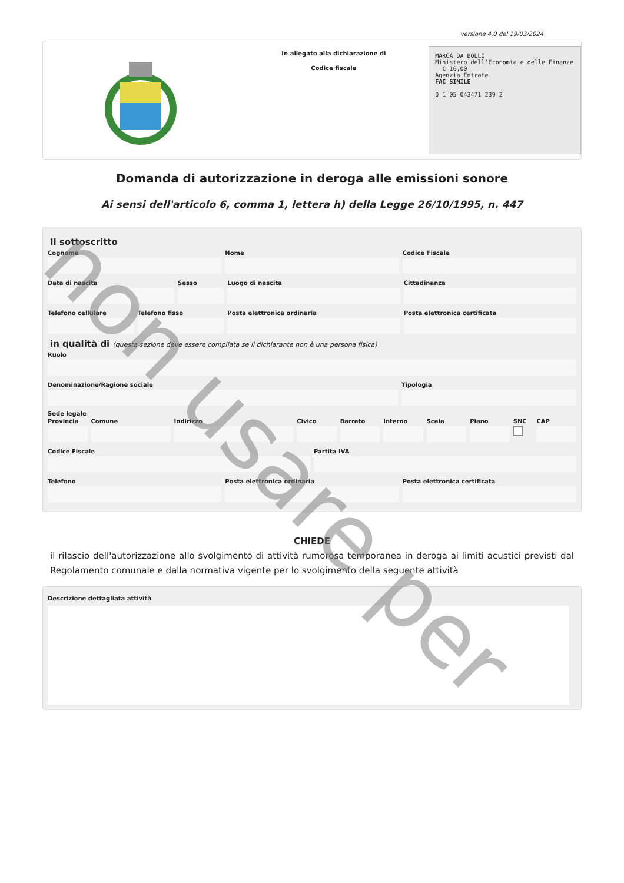versione 4.0 del 19/03/2024
In allegato alla dichiarazione di
Codice fiscale
MARCA DA BOLLO
Ministero dell'Economia e delle Finanze € 16,00
Agenzia Entrate
FAC SIMILE
0 1 05 043471 239 2
Domanda di autorizzazione in deroga alle emissioni sonore
Ai sensi dell'articolo 6, comma 1, lettera h) della Legge 26/10/1995, n. 447
Il sottoscritto
Cognome Nome Codice Fiscale
Data di nascita Sesso Luogo di nascita Cittadinanza
Telefono cellulare Telefono fisso Posta elettronica ordinaria Posta elettronica certificata
in qualità di (questa sezione deve essere compilata se il dichiarante non è una persona fisica)
Ruolo
Denominazione/Ragione sociale Tipologia
Sede legale
Provincia Comune Indirizzo Civico Barrato Interno Scala Piano SNC CAP
Codice Fiscale Partita IVA
Telefono Posta elettronica ordinaria Posta elettronica certificata
CHIEDE
il rilascio dell'autorizzazione allo svolgimento di attività rumorosa temporanea in deroga ai limiti acustici previsti dal Regolamento comunale e dalla normativa vigente per lo svolgimento della seguente attività
Descrizione dettagliata attività
non usare per